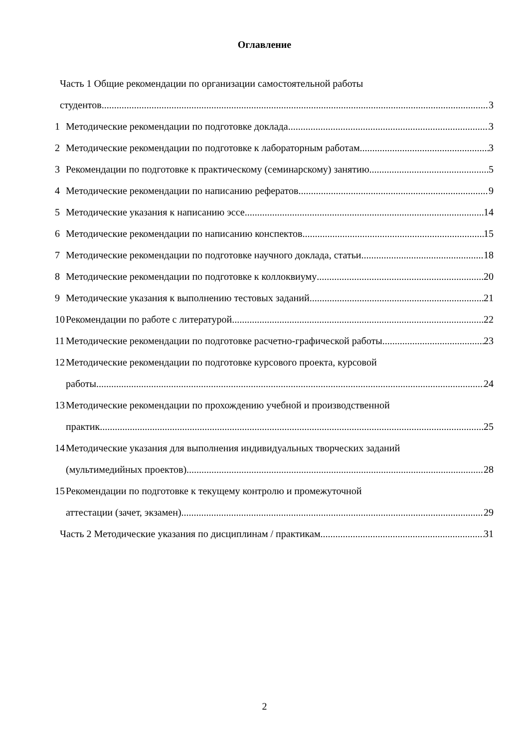Оглавление
Часть 1 Общие рекомендации по организации самостоятельной работы
студентов 3
1 Методические рекомендации по подготовке доклада
3
2 Методические рекомендации по подготовке к лабораторным работам
3
3 Рекомендации по подготовке к практическому (семинарскому) занятию
5
4 Методические рекомендации по написанию рефератов
9
5 Методические указания к написанию эссе
14
6 Методические рекомендации по написанию конспектов
15
7 Методические рекомендации по подготовке научного доклада, статьи
18
8 Методические рекомендации по подготовке к коллоквиуму
20
9 Методические указания к выполнению тестовых заданий
21
10
Рекомендации по работе с литературой
22
11
Методические рекомендации по подготовке расчетно-графической работы
23
12
Методические рекомендации по подготовке курсового проекта, курсовой
работы 24
13
Методические рекомендации по прохождению учебной и производственной
практик 25
14
Методические указания для выполнения индивидуальных творческих заданий
(мультимедийных проектов) 28
15
Рекомендации по подготовке к текущему контролю и промежуточной
аттестации (зачет, экзамен) 29
Часть 2 Методические указания по дисциплинам / практикам
31
2